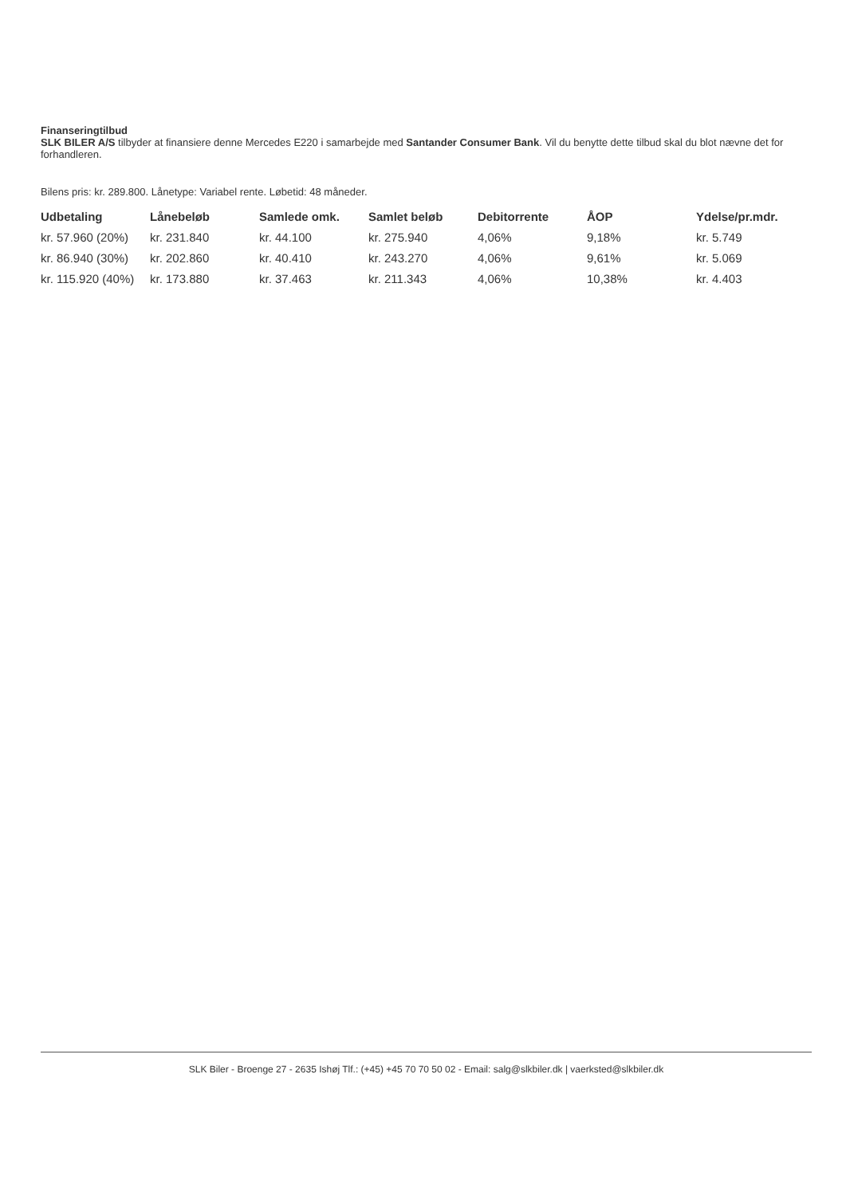Finanseringtilbud
SLK BILER A/S tilbyder at finansiere denne Mercedes E220 i samarbejde med Santander Consumer Bank. Vil du benytte dette tilbud skal du blot nævne det for forhandleren.
Bilens pris: kr. 289.800. Lånetype: Variabel rente. Løbetid: 48 måneder.
| Udbetaling | Lånebeløb | Samlede omk. | Samlet beløb | Debitorrente | ÅOP | Ydelse/pr.mdr. |
| --- | --- | --- | --- | --- | --- | --- |
| kr. 57.960 (20%) | kr. 231.840 | kr. 44.100 | kr. 275.940 | 4,06% | 9,18% | kr. 5.749 |
| kr. 86.940 (30%) | kr. 202.860 | kr. 40.410 | kr. 243.270 | 4,06% | 9,61% | kr. 5.069 |
| kr. 115.920 (40%) | kr. 173.880 | kr. 37.463 | kr. 211.343 | 4,06% | 10,38% | kr. 4.403 |
SLK Biler - Broenge 27 - 2635 Ishøj Tlf.: (+45) +45 70 70 50 02 - Email: salg@slkbiler.dk | vaerksted@slkbiler.dk